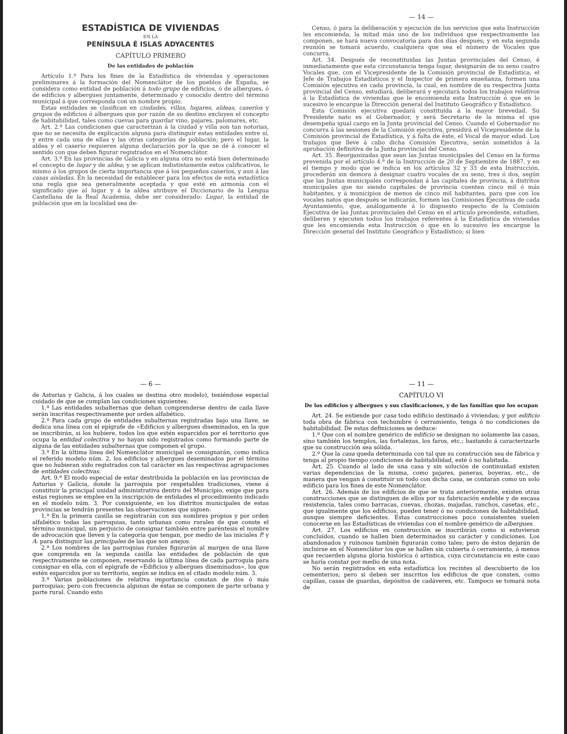ESTADÍSTICA DE VIVIENDAS
EN LA
PENÍNSULA É ISLAS ADYACENTES
CAPÍTULO PRIMERO
De las entidades de población
Artículo 1.º Para los fines de la Estadística de viviendas y operaciones preliminares á la formación del Nomenclátor de los pueblos de España, se considera como entidad de población á todo grupo de edificios, ó de albergues, ó de edificios y albergues juntamente, determinado y conocido dentro del término municipal á que corresponda con un nombre propio.
Estas entidades se clasifican en ciudades, villas, lugares, aldeas, caseríos y grupos de edificios ó albergues que por razón de su destino excluyen el concepto de habitabilidad, tales como cuevas para guardar vino, pajares, palomares, etc.
Art. 2.º Las condiciones que caracterizan á la ciudad y villa son tan notorias, que no se necesita de explicación alguna para distinguir estas entidades entre sí, y entre cada una de ellas y las otras categorías de población; pero el lugar, la aldea y el caserío requieren alguna declaración por la que se dé á conocer el sentido con que deben figurar registrados en el Nomenclátor.
Art. 3.º En las provincias de Galicia y en alguna otra no está bien determinado el concepto de lugar y de aldea; y se aplican indistintamente estos calificativos, lo mismo á los grupos de cierta importancia que á los pequeños caseríos, y aun á las casas aisladas. En la necesidad de establecer para los efectos de esta estadística una regla que sea generalmente aceptada y que esté en armonía con el significado que al lugar y á la aldea atribuye el Diccionario de la Lengua Castellana de la Real Academia, debe ser considerado: Lugar, la entidad de población que en la localidad sea de-
— 14 —
Censo, ó para la deliberación y ejecución de los servicios que esta Instrucción les encomienda, la mitad más uno de los individuos que respectivamente las componen, se hará nueva convocatoria para dos días después; y en esta segunda reunión se tomará acuerdo, cualquiera que sea el número de Vocales que concurra.
Art. 34. Después de reconstituidas las Juntas provinciales del Censo, é inmediatamente que esta circunstancia tenga lugar, designarán de su seno cuatro Vocales que, con el Vicepresidente de la Comisión provincial de Estadística, el Jefe de Trabajos Estadísticos y el Inspector de primera enseñanza, formen una Comisión ejecutiva en cada provincia, la cual, en nombre de su respectiva Junta provincial del Censo, estudiará, deliberará y ejecutará todos los trabajos relativos á la Estadística de viviendas que le encomienda esta Instrucción ó que en lo sucesivo le encargue la Dirección general del Instituto Geográfico y Estadístico.
Esta Comisión ejecutiva quedará constituída á la mayor brevedad. Su Presidente nato es el Gobernador, y será Secretario de la misma el que desempeña igual cargo en la Junta provincial del Censo. Cuando el Gobernador no concurra á las sesiones de la Comisión ejecutiva, presidirá el Vicepresidente de la Comisión provincial de Estadística, y á falta de éste, el Vocal de mayor edad. Los trabajos que lleve á cabo dicha Comisión Ejecutiva, serán sometidos á la aprobación definitiva de la Junta provincial del Censo.
Art. 35. Reorganizadas que sean las Juntas municipales del Censo en la forma prevenida por el artículo 4.º de la Instrucción de 20 de Septiembre de 1887, y en el tiempo y modo que se indica en los artículos 32 y 33 de esta Instrucción, procederán sin demora á designar cuatro vocales de su seno, tres ó dos, según que las Juntas municipales correspondan á las capitales de provincia, á distritos municipales que no siendo capitales de provincia cuenten cinco mil ó más habitantes, y á municipios de menos de cinco mil habitantes, para que con los vocales natos que después se indicarán, formen las Comisiones Ejecutivas de cada Ayuntamiento, que, análogamente á lo dispuesto respecto de la Comisión Ejecutiva de las Juntas provinciales del Censo en el artículo precedente, estudien, deliberen y ejecuten todos los trabajos referentes á la Estadística de viviendas que les encomienda esta Instrucción ó que en lo sucesivo les encargue la Dirección general del Instituto Geográfico y Estadístico; si bien
— 6 —
de Asturias y Galicia, á los cuales se destina otro modelo), teniéndose especial cuidado de que se cumplan las condiciones siguientes:
1.ª Las entidades subalternas que deban comprenderse dentro de cada llave serán inscritas respectivamente por orden alfabético.
2.ª Para cada grupo de entidades subalternas registradas bajo una llave, se dedica una línea con el epígrafe de «Edificios y albergues diseminados, en la que se inscribirán, si los hubiere, todos los que estén esparcidos por el territorio que ocupa la entidad colectiva y no hayan sido registrados como formando parte de alguna de las entidades subalternas que componen el grupo.
3.ª En la última línea del Nomenclátor municipal se consignarán, como indica el referido modelo núm. 2, los edificios y albergues deseminados por el término que no hubieran sido registrados con tal carácter en las respectivas agrupaciones de entidades colectivas.
Art. 9.º El modo especial de estar destribuida la población en las provincias de Asturias y Galicia, donde la parroquia por respetables tradiciones, viene á constituir la principal unidad administrativa dentro del Municipio, exige que para estas regiones se emplee en la inscripción de entidades el procedimiento indicado en el modelo núm. 3. Por consiguiente, en los distritos municipales de estas provincias se tendrán presentes las observaciones que siguen:
1.ª En la primera casilla se registrarán con sus nombres propios y por orden alfabético todas las parroquias, tanto urbanas como rurales de que conste el término municipal, sin perjuicio de consignar también entre paréntesis el nombre de advocación que lleven y la categoría que tengan, por medio de las iniciales P. y A. para distinguir las principales de las que son anejos.
2.ª Los nombres de las parroquias rurales figurarán al margen de una llave que comprenda en la segunda casilla las entidades de población de que respectivamente se componen, reservando la última línea de cada parroquia para consignar en ella, con el epígrafe de «Edificios y albergues diseminados», los que estén esparcidos por su territorio, según se indica en el citado modelo núm. 3.
3.ª Varias poblaciones de relativa importancia constan de dos ó más parroquias; pero con frecuencia algunas de éstas se componen de parte urbana y parte rural. Cuando esto
— 11 —
CAPÍTULO VI
De los edificios y albergues y sus clasificaciones, y de las familias que los ocupan
Art. 24. Se entiende por casa todo edificio destinado á viviendas; y por edificio toda obra de fábrica con techumbre ó cerramiento, tenga ó no condiciones de habitabilidad. De estas definiciones se deduce:
1.º Que con el nombre genérico de edificio se designan no solamente las casas, sino también los templos, las fortalezas, los faros, etc.; bastando á caracterizarle que su construcción sea sólida.
2.º Que la casa queda determinada con tal que su construcción sea de fábrica y tenga al propio tiempo condiciones de habitabilidad, esté ó no habitada.
Art. 25. Cuando al lado de una casa y sin solución de continuidad existen varias dependencias de la misma, como pajares, paneras, boyeras, etc., de manera que vengan á constituir un todo con dicha casa, se contarán como un solo edificio para los fines de este Nomenclátor.
Art. 26. Además de los edificios de que se trata anteriormente, existen otras construcciones que se distinguen de ellos por su fabricación endeble y de escasa resistencia, tales como barracas, cuevas, chozas, majadas, ranchos, casetas, etc., que igualmente que los edificios, pueden tener ó no condiciones de habitabilidad, aunque siempre deficientes. Estas construcciones poco consistentes suelen conocerse en las Estadísticas de viviendas con el nombre genérico de albergues.
Art. 27. Los edificios en construcción se inscribirán como si estuvieran concluídos, cuando se hallen bien determinados su carácter y condiciones. Los abandonados y ruinosos también figurarán como tales; pero de éstos dejarán de incluirse en el Nomenclátor los que se hallen sin cubierta ó cerramiento, á menos que recuerden alguna gloria histórica ó artística, cuya circunstancia en este caso se haría constar por medio de una nota.
No serán registrados en esta estadística los recintes al descubierto de los cementerios; pero si deben ser inscritos los edificios de que consten, como capillas, casas de guardas, depósitos de cadáveres, etc. Tampoco se tomará nota de